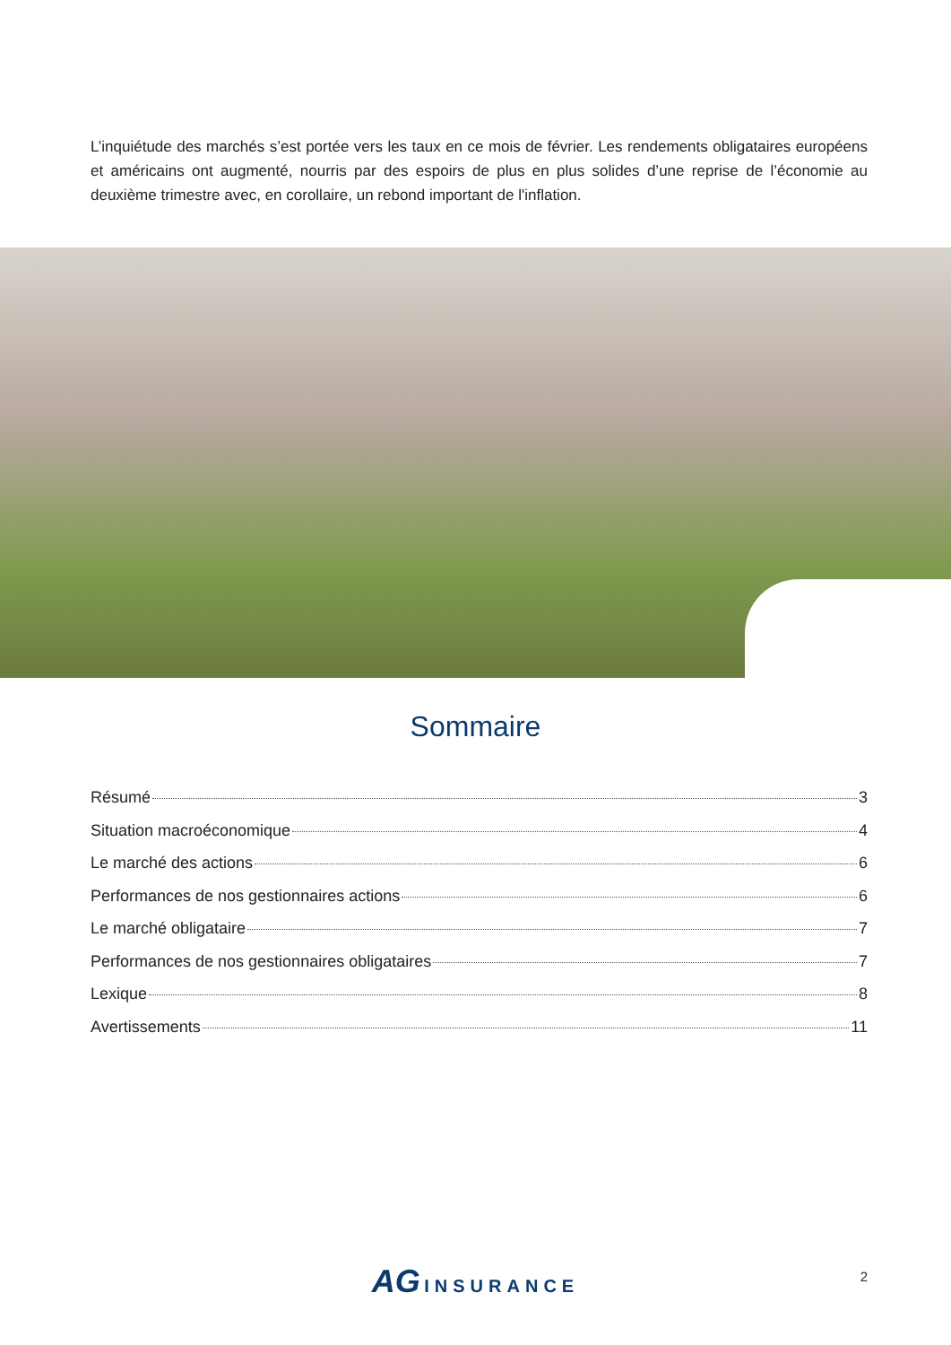L’inquiétude des marchés s’est portée vers les taux en ce mois de février. Les rendements obligataires européens et américains ont augmenté, nourris par des espoirs de plus en plus solides d’une reprise de l’économie au deuxième trimestre avec, en corollaire, un rebond important de l'inflation.
Sommaire
Résumé 3
Situation macroéconomique 4
Le marché des actions 6
Performances de nos gestionnaires actions 6
Le marché obligataire 7
Performances de nos gestionnaires obligataires 7
Lexique 8
Avertissements 11
AG INSURANCE
2